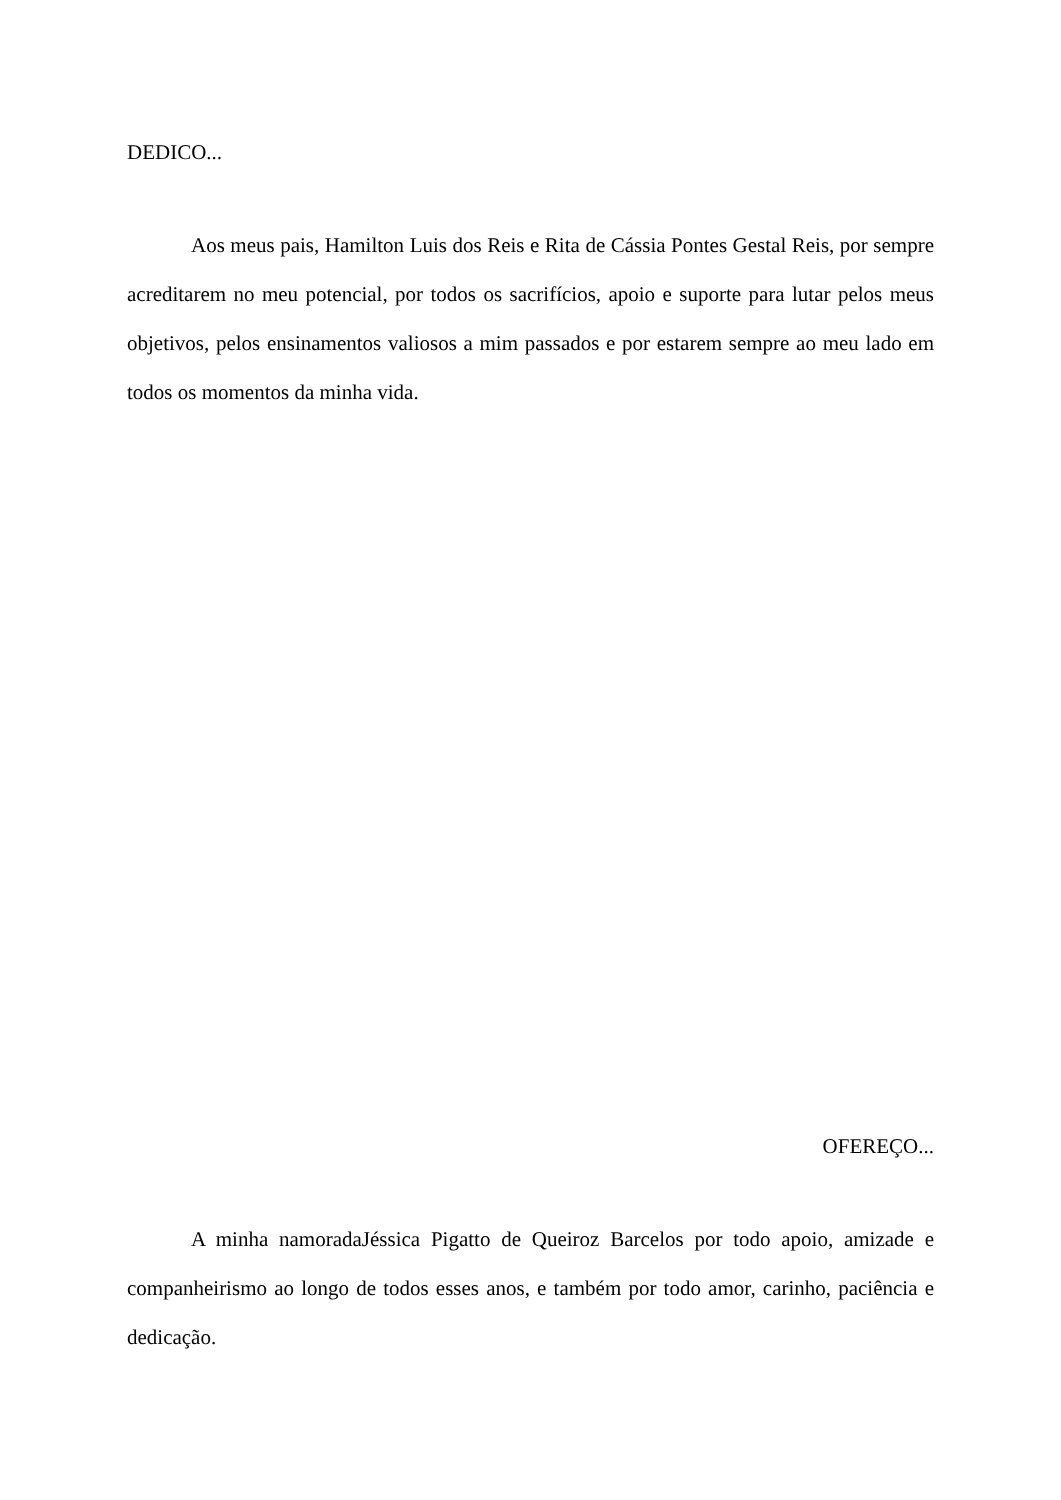DEDICO...
Aos meus pais, Hamilton Luis dos Reis e Rita de Cássia Pontes Gestal Reis, por sempre acreditarem no meu potencial, por todos os sacrifícios, apoio e suporte para lutar pelos meus objetivos, pelos ensinamentos valiosos a mim passados e por estarem sempre ao meu lado em todos os momentos da minha vida.
OFEREÇO...
A minha namoradaJéssica Pigatto de Queiroz Barcelos por todo apoio, amizade e companheirismo ao longo de todos esses anos, e também por todo amor, carinho, paciência e dedicação.